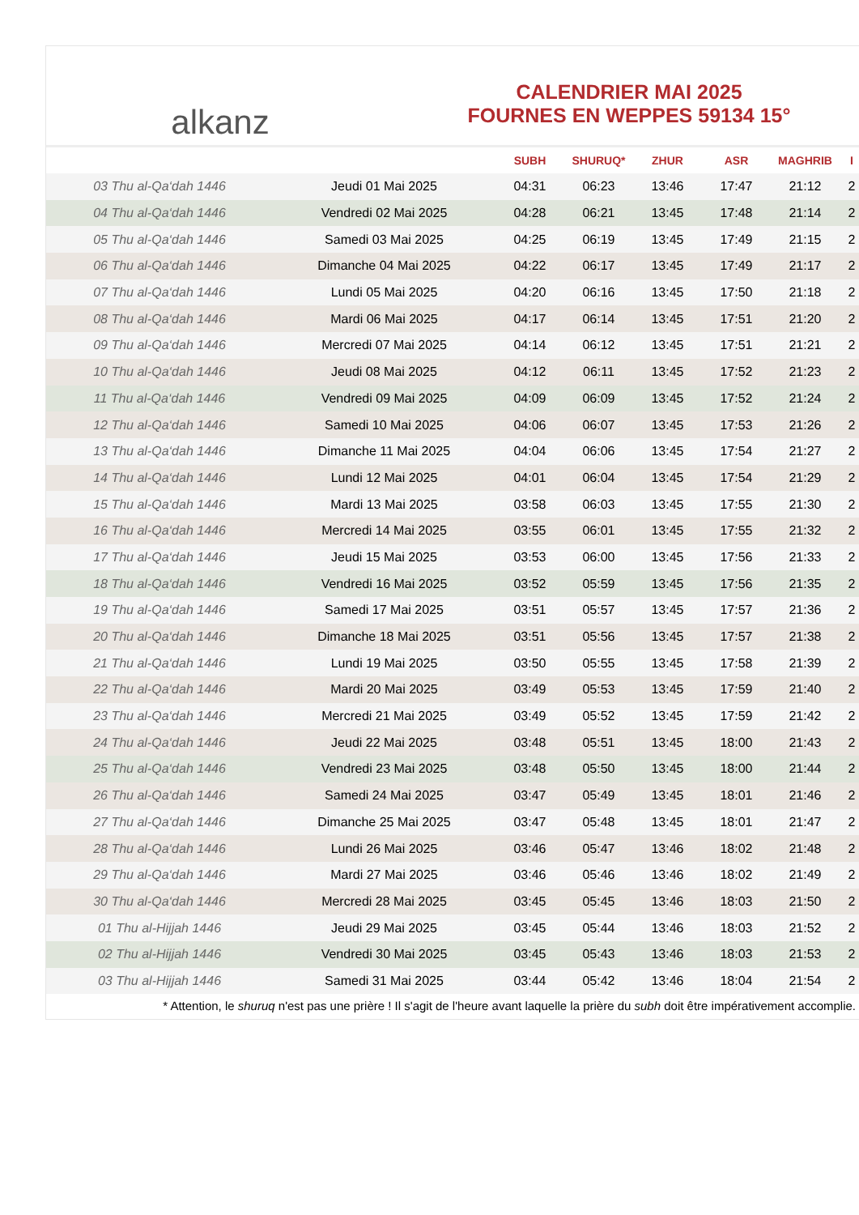alkanz
CALENDRIER MAI 2025
FOURNES EN WEPPES 59134 15°
| | | SUBH | SHURUQ* | ZHUR | ASR | MAGHRIB | I |
| --- | --- | --- | --- | --- | --- | --- | --- |
| 03 Thu al-Qa‘dah 1446 | Jeudi 01 Mai 2025 | 04:31 | 06:23 | 13:46 | 17:47 | 21:12 | 2 |
| 04 Thu al-Qa‘dah 1446 | Vendredi 02 Mai 2025 | 04:28 | 06:21 | 13:45 | 17:48 | 21:14 | 2 |
| 05 Thu al-Qa‘dah 1446 | Samedi 03 Mai 2025 | 04:25 | 06:19 | 13:45 | 17:49 | 21:15 | 2 |
| 06 Thu al-Qa‘dah 1446 | Dimanche 04 Mai 2025 | 04:22 | 06:17 | 13:45 | 17:49 | 21:17 | 2 |
| 07 Thu al-Qa‘dah 1446 | Lundi 05 Mai 2025 | 04:20 | 06:16 | 13:45 | 17:50 | 21:18 | 2 |
| 08 Thu al-Qa‘dah 1446 | Mardi 06 Mai 2025 | 04:17 | 06:14 | 13:45 | 17:51 | 21:20 | 2 |
| 09 Thu al-Qa‘dah 1446 | Mercredi 07 Mai 2025 | 04:14 | 06:12 | 13:45 | 17:51 | 21:21 | 2 |
| 10 Thu al-Qa‘dah 1446 | Jeudi 08 Mai 2025 | 04:12 | 06:11 | 13:45 | 17:52 | 21:23 | 2 |
| 11 Thu al-Qa‘dah 1446 | Vendredi 09 Mai 2025 | 04:09 | 06:09 | 13:45 | 17:52 | 21:24 | 2 |
| 12 Thu al-Qa‘dah 1446 | Samedi 10 Mai 2025 | 04:06 | 06:07 | 13:45 | 17:53 | 21:26 | 2 |
| 13 Thu al-Qa‘dah 1446 | Dimanche 11 Mai 2025 | 04:04 | 06:06 | 13:45 | 17:54 | 21:27 | 2 |
| 14 Thu al-Qa‘dah 1446 | Lundi 12 Mai 2025 | 04:01 | 06:04 | 13:45 | 17:54 | 21:29 | 2 |
| 15 Thu al-Qa‘dah 1446 | Mardi 13 Mai 2025 | 03:58 | 06:03 | 13:45 | 17:55 | 21:30 | 2 |
| 16 Thu al-Qa‘dah 1446 | Mercredi 14 Mai 2025 | 03:55 | 06:01 | 13:45 | 17:55 | 21:32 | 2 |
| 17 Thu al-Qa‘dah 1446 | Jeudi 15 Mai 2025 | 03:53 | 06:00 | 13:45 | 17:56 | 21:33 | 2 |
| 18 Thu al-Qa‘dah 1446 | Vendredi 16 Mai 2025 | 03:52 | 05:59 | 13:45 | 17:56 | 21:35 | 2 |
| 19 Thu al-Qa‘dah 1446 | Samedi 17 Mai 2025 | 03:51 | 05:57 | 13:45 | 17:57 | 21:36 | 2 |
| 20 Thu al-Qa‘dah 1446 | Dimanche 18 Mai 2025 | 03:51 | 05:56 | 13:45 | 17:57 | 21:38 | 2 |
| 21 Thu al-Qa‘dah 1446 | Lundi 19 Mai 2025 | 03:50 | 05:55 | 13:45 | 17:58 | 21:39 | 2 |
| 22 Thu al-Qa‘dah 1446 | Mardi 20 Mai 2025 | 03:49 | 05:53 | 13:45 | 17:59 | 21:40 | 2 |
| 23 Thu al-Qa‘dah 1446 | Mercredi 21 Mai 2025 | 03:49 | 05:52 | 13:45 | 17:59 | 21:42 | 2 |
| 24 Thu al-Qa‘dah 1446 | Jeudi 22 Mai 2025 | 03:48 | 05:51 | 13:45 | 18:00 | 21:43 | 2 |
| 25 Thu al-Qa‘dah 1446 | Vendredi 23 Mai 2025 | 03:48 | 05:50 | 13:45 | 18:00 | 21:44 | 2 |
| 26 Thu al-Qa‘dah 1446 | Samedi 24 Mai 2025 | 03:47 | 05:49 | 13:45 | 18:01 | 21:46 | 2 |
| 27 Thu al-Qa‘dah 1446 | Dimanche 25 Mai 2025 | 03:47 | 05:48 | 13:45 | 18:01 | 21:47 | 2 |
| 28 Thu al-Qa‘dah 1446 | Lundi 26 Mai 2025 | 03:46 | 05:47 | 13:46 | 18:02 | 21:48 | 2 |
| 29 Thu al-Qa‘dah 1446 | Mardi 27 Mai 2025 | 03:46 | 05:46 | 13:46 | 18:02 | 21:49 | 2 |
| 30 Thu al-Qa‘dah 1446 | Mercredi 28 Mai 2025 | 03:45 | 05:45 | 13:46 | 18:03 | 21:50 | 2 |
| 01 Thu al-Hijjah 1446 | Jeudi 29 Mai 2025 | 03:45 | 05:44 | 13:46 | 18:03 | 21:52 | 2 |
| 02 Thu al-Hijjah 1446 | Vendredi 30 Mai 2025 | 03:45 | 05:43 | 13:46 | 18:03 | 21:53 | 2 |
| 03 Thu al-Hijjah 1446 | Samedi 31 Mai 2025 | 03:44 | 05:42 | 13:46 | 18:04 | 21:54 | 2 |
* Attention, le shuruq n'est pas une prière ! Il s'agit de l'heure avant laquelle la prière du subh doit être impérativement accomplie.